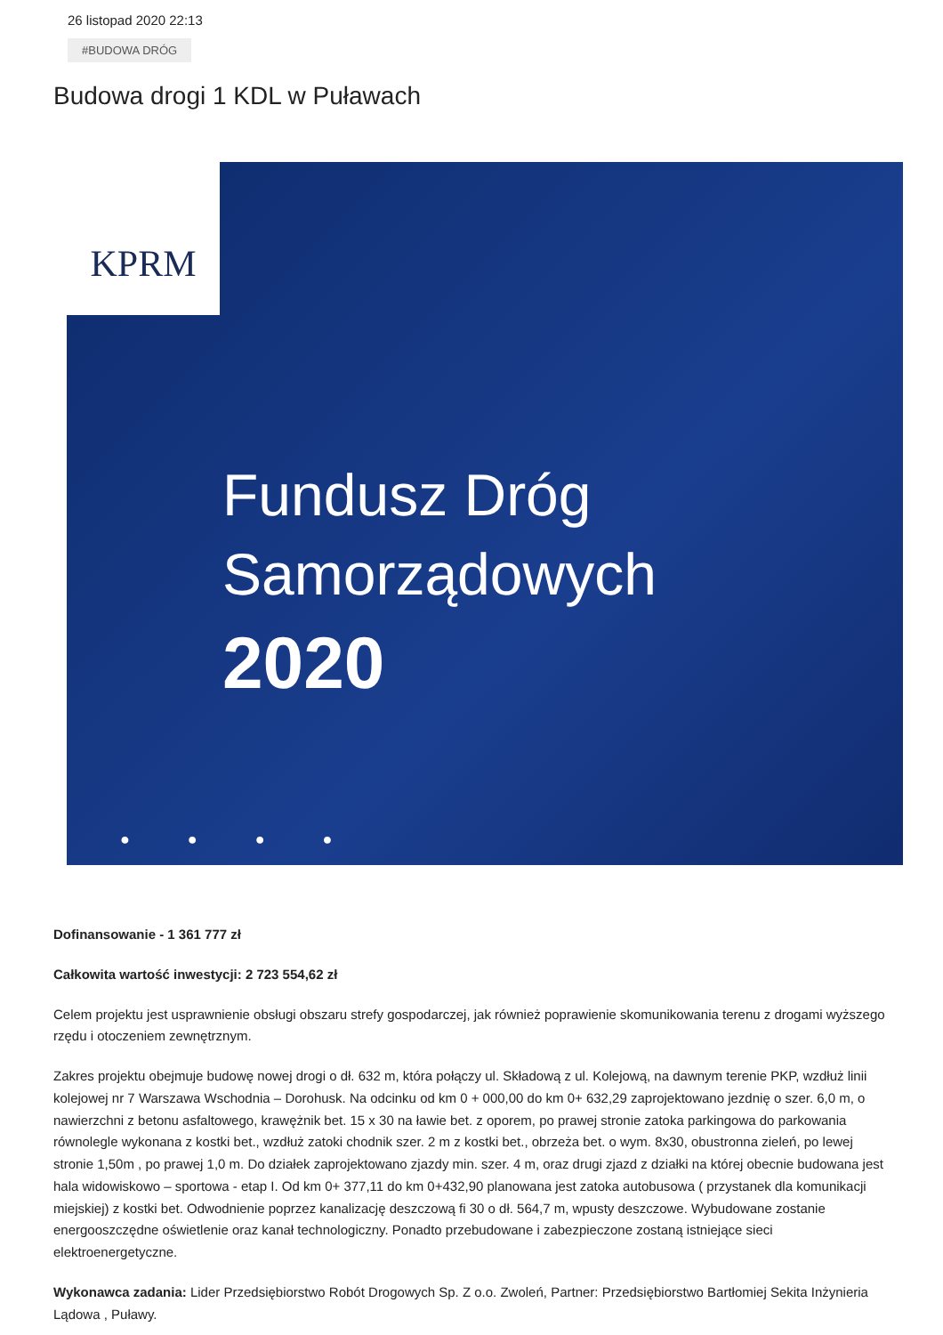26 listopad 2020 22:13
#BUDOWA DRÓG
Budowa drogi 1 KDL w Puławach
KPRM
Fundusz Dróg
Samorządowych
2020
● ● ● ●
Dofinansowanie - 1 361 777 zł
Całkowita wartość inwestycji: 2 723 554,62 zł
Celem projektu jest usprawnienie obsługi obszaru strefy gospodarczej, jak również poprawienie skomunikowania terenu z drogami wyższego rzędu i otoczeniem zewnętrznym.
Zakres projektu obejmuje budowę nowej drogi o dł. 632 m, która połączy ul. Składową z ul. Kolejową, na dawnym terenie PKP, wzdłuż linii kolejowej nr 7 Warszawa Wschodnia – Dorohusk. Na odcinku od km 0 + 000,00 do km 0+ 632,29 zaprojektowano jezdnię o szer. 6,0 m, o nawierzchni z betonu asfaltowego, krawężnik bet. 15 x 30 na ławie bet. z oporem, po prawej stronie zatoka parkingowa do parkowania równolegle wykonana z kostki bet., wzdłuż zatoki chodnik szer. 2 m z kostki bet., obrzeża bet. o wym. 8x30, obustronna zieleń, po lewej stronie 1,50m , po prawej 1,0 m. Do działek zaprojektowano zjazdy min. szer. 4 m, oraz drugi zjazd z działki na której obecnie budowana jest hala widowiskowo – sportowa - etap I. Od km 0+ 377,11 do km 0+432,90 planowana jest zatoka autobusowa ( przystanek dla komunikacji miejskiej) z kostki bet. Odwodnienie poprzez kanalizację deszczową fi 30 o dł. 564,7 m, wpusty deszczowe. Wybudowane zostanie energooszczędne oświetlenie oraz kanał technologiczny. Ponadto przebudowane i zabezpieczone zostaną istniejące sieci elektroenergetyczne.
Wykonawca zadania: Lider Przedsiębiorstwo Robót Drogowych Sp. Z o.o. Zwoleń, Partner: Przedsiębiorstwo Bartłomiej Sekita Inżynieria Lądowa , Puławy.